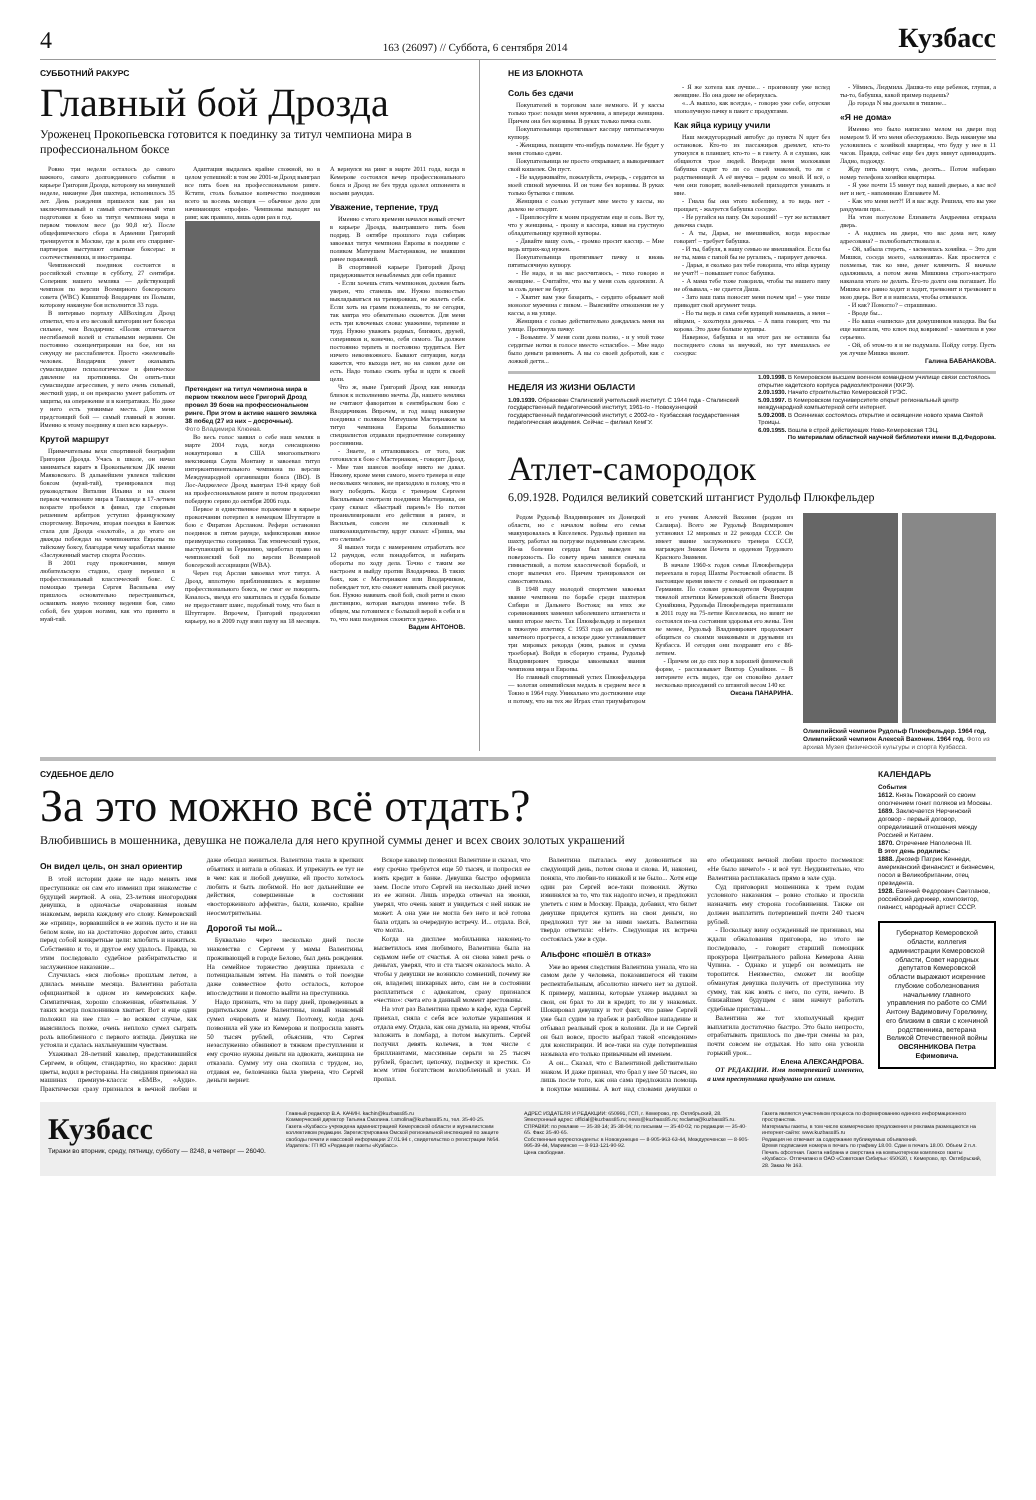4 163 (26097) // Суббота, 6 сентября 2014 Кузбасс
СУББОТНИЙ РАКУРС
Главный бой Дрозда
Уроженец Прокопьевска готовится к поединку за титул чемпиона мира в профессиональном боксе
Ровно три недели осталось до самого важного, самого долгожданного события в карьере Григория Дрозда, которому на минувшей неделе, накануне Дня шахтера, исполнилось 35 лет. День рождения пришелся как раз на заключительный и самый ответственный этап подготовки к бою за титул чемпиона мира в первом тяжелом весе (до 90,8 кг). После общефизического сбора в Армении Григорий тренируется в Москве, где в роли его спарринг-партнеров выступают опытные боксеры: и соотечественники, и иностранцы.
Чемпионский поединок состоится в российской столице в субботу, 27 сентября. Соперник нашего земляка — действующий чемпион по версии Всемирного боксерского совета (WBC) Кшиштоф Влодарчик из Польши, которому накануне боя исполнится 33 года.
В интервью порталу AllBoxing.ru Дрозд отметил, что в его весовой категории нет боксера сильнее, чем Влодарчик: «Поляк отличается несгибаемой волей и стальными нервами. Он постоянно сконцентрирован на бое, ни на секунду не расслабляется. Просто «железный» человек. Влодарчик умеет оказывать сумасшедшее психологическое и физическое давление на противника. Он опять-таки сумасшедше агрессивен, у него очень сильный, жесткий удар, и он прекрасно умеет работать от защиты, на опережение и в контратаках. Но даже у него есть уязвимые места. Для меня предстоящий бой — самый главный в жизни. Именно к этому поединку я шел всю карьеру».
Крутой маршрут
Примечательны вехи спортивной биографии Григория Дрозда. Учась в школе, он начал заниматься каратэ в Прокопьевском ДК имени Маяковского. В дальнейшем увлекся тайским боксом (муай-тай), тренировался под руководством Виталия Ильина и на своем первом чемпионате мира в Таиланде в 17-летнем возрасте пробился в финал, где спорным решением арбитров уступил французскому спортсмену. Впрочем, вторая поездка в Бангкок стала для Дрозда «золотой», а до этого он дважды побеждал на чемпионатах Европы по тайскому боксу, благодаря чему заработал звание «Заслуженный мастер спорта России».
В 2001 году прокопчанин, минуя любительскую стадию, сразу перешел в профессиональный классический бокс. С помощью тренера Сергея Васильева ему пришлось основательно перестраиваться, осваивать новую технику ведения боя, само собой, без ударов ногами, как это принято в муай-тай.
Адаптация выдалась крайне сложной, но в целом успешной: в том же 2001-м Дрозд выиграл все пять боев на профессиональном ринге. Кстати, столь большое количество поединков всего за восемь месяцев — обычное дело для начинающих «профи». Чемпионы выходят на ринг, как правило, лишь один раз в год.
Претендент на титул чемпиона мира в первом тяжелом весе Григорий Дрозд провел 39 боев на профессиональном ринге. При этом в активе нашего земляка 38 побед (27 из них – досрочные).
Фото Владимира Клюева.
Во весь голос заявил о себе наш земляк в марте 2004 года, когда сенсационно нокаутировал в США многоопытного мексиканца Саула Монтану и завоевал титул интерконтинентального чемпиона по версии Международной организации бокса (IBO). В Лос-Анджелесе Дрозд выиграл 19-й кряду бой на профессиональном ринге и потом продолжил победную серию до октября 2006 года.
Первое и единственное поражение в карьере прокопчанин потерпел в немецком Штутгарте в бою с Фиратом Арсланом. Рефери остановил поединок в пятом раунде, зафиксировав явное преимущество соперника. Так этнический турок, выступающий за Германию, заработал право на чемпионский бой по версии Всемирной боксерской ассоциации (WBA).
Через год Арслан завоевал этот титул. А Дрозд, вплотную приблизившись к вершине профессионального бокса, не смог ее покорить. Казалось, звезда его закатилась и судьба больше не предоставит шанс, подобный тому, что был в Штутгарте. Впрочем, Григорий продолжил карьеру, но в 2009 году взял паузу на 18 месяцев. А вернулся на ринг в марте 2011 года, когда в Кемерове состоялся вечер профессионального бокса и Дрозд не без труда одолел оппонента в восьми раундах.
Уважение, терпение, труд
Именно с этого времени начался новый отсчет в карьере Дрозда, выигравшего пять боев подряд. В октябре прошлого года сибиряк завоевал титул чемпиона Европы в поединке с поляком Матеушем Мастернаком, не знавшим ранее поражений.
В спортивной карьере Григорий Дрозд придерживается незыблемых для себя правил:
- Если хочешь стать чемпионом, должен быть уверен, что станешь им. Нужно полностью выкладываться на тренировках, не жалеть себя. Если хоть на грамм пожалеешь, то не сегодня, так завтра это обязательно скажется. Для меня есть три ключевых слова: уважение, терпение и труд. Нужно уважать родных, близких, друзей, соперников и, конечно, себя самого. Ты должен постоянно терпеть и постоянно трудиться. Нет ничего невозможного. Бывают ситуации, когда кажется, что выхода нет, но на самом деле он есть. Надо только сжать зубы и идти к своей цели.
Что ж, ныне Григорий Дрозд как никогда близок к исполнению мечты. Да, нашего земляка не считают фаворитом в сентябрьском бою с Влодарчиком. Впрочем, и год назад накануне поединка с поляком Матеушем Мастернаком за титул чемпиона Европы большинство специалистов отдавали предпочтение сопернику россиянина.
- Знаете, я отталкиваюсь от того, как готовился к бою с Мастернаком, - говорит Дрозд. - Мне там шансов вообще никто не давал. Никому, кроме меня самого, моего тренера и еще нескольких человек, не приходило в голову, что я могу победить. Когда с тренером Сергеем Васильевым смотрели поединки Мастернака, он сразу сказал: «Быстрый парень!» Но потом проанализировали его действия в ринге, и Васильев, совсем не склонный к шапкозакидательству, вдруг сказал: «Гриша, мы его слепим!»
Я вышел тогда с намерением отработать все 12 раундов, если понадобится, и набирать обороты по ходу дела. Точно с таким же настроем я выйду против Влодарчика. В таких боях, как с Мастернаком или Влодарчиком, побеждает тот, кто сможет навязать свой рисунок боя. Нужно навязать свой бой, свой ритм и свою дистанцию, которая выгодна именно тебе. В общем, мы готовимся с большой верой в себя и в то, что наш поединок сложится удачно.
Вадим АНТОНОВ.
НЕ ИЗ БЛОКНОТА
Соль без сдачи
Покупателей в торговом зале немного. И у кассы только трое: позади меня мужчина, а впереди женщина. Причем она без корзины. В руках только пачка соли.
Покупательница протягивает кассиру пятитысячную купюру.
- Женщина, поищите что-нибудь помельче. Не будет у меня столько сдачи.
Покупательница не просто открывает, а выворачивает свой кошелек. Он пуст.
- Не задерживайте, пожалуйста, очередь, - сердится за моей спиной мужчина. И он тоже без корзины. В руках только бутылка с пивом.
Женщина с солью уступает мне место у кассы, но далеко не отходит.
- Приплюсуйте к моим продуктам еще и соль. Вот ту, что у женщины, - прошу я кассира, кивая на грустную обладательницу крупной купюры.
- Давайте вашу соль, - громко просит кассир. – Мне ведь штрих-код нужен.
Покупательница протягивает пачку и вновь пятитысячную купюру.
- Не надо, я за вас рассчитаюсь, - тихо говорю я женщине. – Считайте, что вы у меня соль одолжили. А за соль денег не берут.
- Хватит вам уже базарить, - сердито обрывает мой монолог мужчина с пивом. – Выясняйте отношения не у кассы, а на улице.
Женщина с солью действительно дождалась меня на улице. Протянула пачку:
- Возьмите. У меня соли дома полно, - и у этой тоже сердитые нотки в голосе вместо «спасибо». – Мне надо было деньги разменять. А вы со своей добротой, как с ложкой дегтя...
- Я же хотела как лучше... - произношу уже вслед женщине. Но она даже не обернулась.
«...А вышло, как всегда», - говорю уже себе, опуская злополучную пачку в пакет с продуктами.
Как яйца курицу учили
Наш междугородный автобус до пункта N идет без остановок. Кто-то из пассажиров дремлет, кто-то уткнулся в планшет, кто-то – в газету. А я слушаю, как общаются трое людей. Впереди меня моложавая бабушка сидит то ли со своей знакомой, то ли с родственницей. А её внучка – рядом со мной. И всё, о чем они говорят, волей-неволей приходится узнавать и мне.
- Гнала бы она этого кобелину, а то ведь нет - прощает, - жалуется бабушка соседке.
- Не ругайся на папу. Он хороший! – тут же вставляет девочка сзади.
- А ты, Дарья, не вмешивайся, когда взрослые говорят! – требует бабушка.
- И ты, бабуля, в нашу семью не вмешивайся. Если бы не ты, мама с папой бы не ругались, - парирует девочка.
- Дарья, я сколько раз тебе говорила, что яйца курицу не учат?! – повышает голос бабушка.
- А мама тебе тоже говорила, чтобы ты нашего папу не обзывала, - не сдается Даша.
- Зато ваш папа поносит меня почем зря! – уже тише приводит свой аргумент теща.
- Но ты ведь и сама себя курицей называешь, а меня – яйцами, - хохотнула девочка. – А папа говорит, что ты корова. Это даже больше курицы.
Наверное, бабушка и на этот раз не оставила бы последнего слова за внучкой, но тут вмешалась ее соседка:
- Уймись, Людмила. Дашка-то еще ребенок, глупая, а ты-то, бабушка, какой пример подаешь?
До города N мы доехали в тишине...
«Я не дома»
Именно это было написано мелом на двери под номером 9. И это меня обескуражило. Ведь накануне мы условились с хозяйкой квартиры, что буду у нее в 11 часов. Правда, сейчас еще без двух минут одиннадцать. Ладно, подожду.
Жду пять минут, семь, десять... Потом набираю номер телефона хозяйки квартиры.
- Я уже почти 15 минут под вашей дверью, а вас всё нет и нет, - напоминаю Елизавете М.
- Как это меня нет?! И я вас жду. Решила, что вы уже раздумали при...
На этом полуслове Елизавета Андреевна открыла дверь.
- А надпись на двери, что вас дома нет, кому адресована? – полюбопытствовала я.
- Ой, забыла стереть, - засмеялась хозяйка. – Это для Мишки, соседа моего, «алконавта». Как проснется с похмелья, так ко мне, денег клянчить. Я вначале одалживала, а потом жена Мишкина строго-настрого наказала этого не делать. Его-то долги она погашает. Но Мишка все равно ходит и ходит, трезвонит и трезвонит в мою дверь. Вот я и написала, чтобы отвязался.
- И как? Помогло? – спрашиваю.
- Вроде бы...
- Но ваша «записка» для домушников находка. Вы бы еще написали, что ключ под ковриком! - заметила я уже серьезно.
- Ой, об этом-то я и не подумала. Пойду сотру. Пусть уж лучше Мишка звонит.
Галина БАБАНАКОВА.
НЕДЕЛЯ ИЗ ЖИЗНИ ОБЛАСТИ
1.09.1939. Образован Сталинский учительский институт. С 1944 года - Сталинский государственный педагогический институт, 1961-го - Новокузнецкий государственный педагогический институт, с 2002-го - Кузбасская государственная педагогическая академия. Сейчас – филиал КемГУ.
1.09.1998. В Кемеровском высшем военном командном училище связи состоялось открытие кадетского корпуса радиоэлектроники (ККРЭ).
2.09.1930. Начато строительство Кемеровской ГРЭС.
5.09.1997. В Кемеровском госуниверситете открыт региональный центр международной компьютерной сети интернет.
5.09.2008. В Осинниках состоялось открытие и освящение нового храма Святой Троицы.
6.09.1955. Вошла в строй действующих Ново-Кемеровская ТЭЦ.
По материалам областной научной библиотеки имени В.Д.Федорова.
Атлет-самородок
6.09.1928. Родился великий советский штангист Рудольф Плюкфельдер
Родом Рудольф Владимирович из Донецкой области, но с началом войны его семья эвакуировалась в Киселевск. Рудольф пришел на шахту, работал на погрузке подземным слесарем. Из-за болезни сердца был выведен на поверхность. По совету врача занялся сначала гимнастикой, а потом классической борьбой, и спорт вылечил его. Причем тренировался он самостоятельно.
В 1948 году молодой спортсмен завоевал звание чемпиона по борьбе среди шахтеров Сибири и Дальнего Востока; на этих же соревнованиях заменил заболевшего штангиста и занял второе место. Так Плюкфельдер и перешел в тяжелую атлетику. С 1953 года он добивается заметного прогресса, а вскоре даже устанавливает три мировых рекорда (жим, рывок и сумма троеборья). Войдя в сборную страны, Рудольф Владимирович трижды завоевывал звания чемпиона мира и Европы.
Но главный спортивный успех Плюкфельдера — золотая олимпийская медаль в среднем весе в Токио в 1964 году. Уникально это достижение еще и потому, что на тех же Играх стал триумфатором и его ученик Алексей Вахонин (родом из Салаира). Всего же Рудольф Владимирович установил 12 мировых и 22 рекорда СССР. Он имеет звание заслуженного тренера СССР, награжден Знаком Почета и орденом Трудового Красного Знамени.
В начале 1960-х годов семья Плюкфельдера переехала в город Шахты Ростовской области. В настоящее время вместе с семьей он проживает в Германии. По словам руководителя Федерации тяжелой атлетики Кемеровской области Виктора Сунайкина, Рудольфа Плюкфельдера приглашали в 2011 году на 75-летие Киселевска, но визит не состоялся из-за состояния здоровья его жены. Тем не менее, Рудольф Владимирович продолжает общаться со своими знакомыми и друзьями из Кузбасса. И сегодня они поздравят его с 86-летием.
- Причем он до сих пор в хорошей физической форме, - рассказывает Виктор Сунайкин. – В интернете есть видео, где он спокойно делает несколько приседаний со штангой весом 140 кг.
Оксана ПАНАРИНА.
Олимпийский чемпион Рудольф Плюкфельдер. 1964 год. Олимпийский чемпион Алексей Вахонин. 1964 год. Фото из архива Музея физической культуры и спорта Кузбасса.
СУДЕБНОЕ ДЕЛО
За это можно всё отдать?
Влюбившись в мошенника, девушка не пожалела для него крупной суммы денег и всех своих золотых украшений
Он видел цель, он знал ориентир
В этой истории даже не надо менять имя преступника: он сам его изменил при знакомстве с будущей жертвой. А она, 23-летняя иногородняя девушка, в одночасье очарованная новым знакомым, верила каждому его слову. Кемеровский же «принц», ворвавшийся в ее жизнь пусто и не на белом коне, но на достаточно дорогом авто, ставил перед собой конкретные цели: влюбить и нажиться. Собственно и то, и другое ему удалось. Правда, за этим последовало судебное разбирательство и заслуженное наказание...
Случилась «вся любовь» прошлым летом, а длилась меньше месяца. Валентина работала официанткой в одном из кемеровских кафе. Симпатичная, хорошо сложенная, обаятельная. У таких всегда поклонников хватает. Вот и еще один положил на нее глаз – во всяком случае, как выяснилось позже, очень неплохо сумел сыграть роль влюбленного с первого взгляда. Девушка не устояла и сдалась нахлынувшим чувствам.
Ухаживал 28-летний кавалер, представившийся Сергеем, в общем, стандартно, но красиво: дарил цветы, водил в рестораны. На свидания приезжал на машинах премиум-класса: «БМВ», «Ауди». Практически сразу признался в вечной любви и даже обещал жениться. Валентина таяла в крепких объятиях и витала в облаках. И упрекнуть ее тут не в чем: как и любой девушке, ей просто хотелось любить и быть любимой. Но вот дальнейшие ее действия, совершенные в состоянии «восторженного аффекта», были, конечно, крайне неосмотрительны.
Дорогой ты мой...
Буквально через несколько дней после знакомства с Сергеем у мамы Валентины, проживающей в городе Белово, был день рождения. На семейное торжество девушка приехала с потенциальным зятем. На память о той поездке даже совместное фото осталось, которое впоследствии и помогло выйти на преступника.
Надо признать, что за пару дней, проведенных в родительском доме Валентины, новый знакомый сумел очаровать и маму. Поэтому, когда дочь позвонила ей уже из Кемерова и попросила занять 50 тысяч рублей, объяснив, что Сергея незаслуженно обвиняют в тяжком преступлении и ему срочно нужны деньги на адвоката, женщина не отказала. Сумму эту она скопила с трудом, но, отдавая ее, беловчанка была уверена, что Сергей деньги вернет.
Вскоре кавалер позвонил Валентине и сказал, что ему срочно требуется еще 50 тысяч, и попросил ее взять кредит в банке. Девушка быстро оформила заем. После этого Сергей на несколько дней исчез из ее жизни. Лишь изредка отвечал на звонки, уверял, что очень занят и увидеться с ней никак не может. А она уже не могла без него и всё готова была отдать за очередную встречу. И... отдала. Всё, что могла.
Когда на дисплее мобильника наконец-то высветилось имя любимого, Валентина была на седьмом небе от счастья. А он снова завел речь о деньгах, уверял, что и ста тысяч оказалось мало. А чтобы у девушки не возникло сомнений, почему же он, владелец шикарных авто, сам не в состоянии расплатиться с адвокатом, сразу признался «честно»: счета его в данный момент арестованы.
На этот раз Валентина прямо в кафе, куда Сергей приехал, сняла с себя все золотые украшения и отдала ему. Отдала, как она думала, на время, чтобы заложить в ломбард, а потом выкупить. Сергей получил девять колечек, в том числе с бриллиантами, массивные серьги за 25 тысяч рублей, браслет, цепочку, подвеску и крестик. Со всем этим богатством возлюбленный и ухал. И пропал.
Валентина пыталась ему дозвониться на следующий день, потом снова и снова. И, наконец, поняла, что любви-то никакой и не было... Хотя еще один раз Сергей все-таки позвонил. Жутко извинялся за то, что так надолго исчез, и предложил улететь с ним в Москву. Правда, добавил, что билет девушке придется купить на свои деньги, но предложил тут же за ними заехать. Валентина твердо ответила: «Нет». Следующая их встреча состоялась уже в суде.
Альфонс «пошёл в отказ»
Уже во время следствия Валентина узнала, что на самом деле у человека, показавшегося ей таким респектабельным, абсолютно ничего нет за душой. К примеру, машины, которые ухажер выдавал за свои, он брал то ли в кредит, то ли у знакомых. Шокировал девушку и тот факт, что ранее Сергей уже был судим за грабеж и разбойное нападение и отбывал реальный срок в колонии. Да и не Сергей он был вовсе, просто выбрал такой «псевдоним» для конспирации. И все-таки на суде потерпевшая называла его только привычным ей именем.
А он... Сказал, что с Валентиной действительно знаком. И даже признал, что брал у нее 50 тысяч, но лишь после того, как она сама предложила помощь в покупке машины. А вот над словами девушки о его обещаниях вечной любви просто посмеялся: «Не было ничего!» - и всё тут. Неудивительно, что Валентина расплакалась прямо в зале суда.
Суд приговорил мошенника к трем годам условного наказания – ровно столько и просила назначить ему сторона гособвинения. Также он должен выплатить потерпевшей почти 240 тысяч рублей.
- Поскольку вину осужденный не признавал, мы ждали обжалования приговора, но этого не последовало, - говорит старший помощник прокурора Центрального района Кемерова Анна Чупина. - Однако и ущерб он возмещать не торопится. Неизвестно, сможет ли вообще обманутая девушка получить от преступника эту сумму, так как взять с него, по сути, нечего. В ближайшем будущем с ним начнут работать судебные приставы...
Валентина же тот злополучный кредит выплатила достаточно быстро. Это было непросто, отрабатывать пришлось по две-три смены за раз, почти совсем не отдыхая. Но зато она усвоила горький урок...
Елена АЛЕКСАНДРОВА.
ОТ РЕДАКЦИИ. Имя потерпевшей изменено, а имя преступника придумано им самим.
КАЛЕНДАРЬ
События
1612. Князь Пожарский со своим ополчением гонит поляков из Москвы.
1689. Заключается Нерчинский договор - первый договор, определивший отношения между Россией и Китаем.
1870. Отречение Наполеона III.
В этот день родились:
1888. Джозеф Патрик Кеннеди, американский финансист и бизнесмен, посол в Великобритании, отец президента.
1928. Евгений Федорович Светланов, российский дирижер, композитор, пианист, народный артист СССР.
Губернатор Кемеровской области, коллегия администрации Кемеровской области, Совет народных депутатов Кемеровской области выражают искренние глубокие соболезнования начальнику главного управления по работе со СМИ Антону Вадимовичу Горелкину, его близким в связи с кончиной родственника, ветерана Великой Отечественной войны ОВСЯННИКОВА Петра Ефимовича.
Кузбасс
Тиражи во вторник, среду, пятницу, субботу — 8248, в четверг — 26040.
Главный редактор В.А. КАЧИН. kachin@kuzbass85.ru
Коммерческий директор Татьяна Смолина. t.smolina@kuzbass85.ru, тел. 35-40-25.
Газета «Кузбасс» учреждена администрацией Кемеровской области и журналистским коллективом редакции. Зарегистрирована Омской региональной инспекцией по защите свободы печати и массовой информации 27.01.94 г., свидетельство о регистрации №54.
Издатель: ГП КО «Редакция газеты «Кузбасс».
АДРЕС ИЗДАТЕЛЯ И РЕДАКЦИИ: 650991, ГСП, г. Кемерово, пр. Октябрьский, 28. Электронный адрес: official@kuzbass85.ru; news@kuzbass85.ru; reclama@kuzbass85.ru.
СПРАВКИ: по рекламе — 35-38-14; 35-38-04; по письмам — 35-40-02; по редакции — 35-40-65. Факс 35-40-65.
Собственные корреспонденты: в Новокузнецке — 8-905-963-63-44, Междуреченске — 8-905-995-39-44, Мариинске — 8-913-121-90-92.
Цена свободная.
Газета является участником процесса по формированию единого информационного пространства.
Материалы газеты, в том числе коммерческие предложения и реклама размещаются на интернет-сайте: www.kuzbass85.ru
Редакция не отвечает за содержание публикуемых объявлений.
Время подписания номера в печать по графику 18.00. Сдан в печать 18.00. Объем 2 п.л. Печать офсетная. Газета набрана и сверстана на компьютерном комплексе газеты «Кузбасс». Отпечатано в ОАО «Советская Сибирь»: 650630, г. Кемерово, пр. Октябрьский, 28. Заказ № 163.